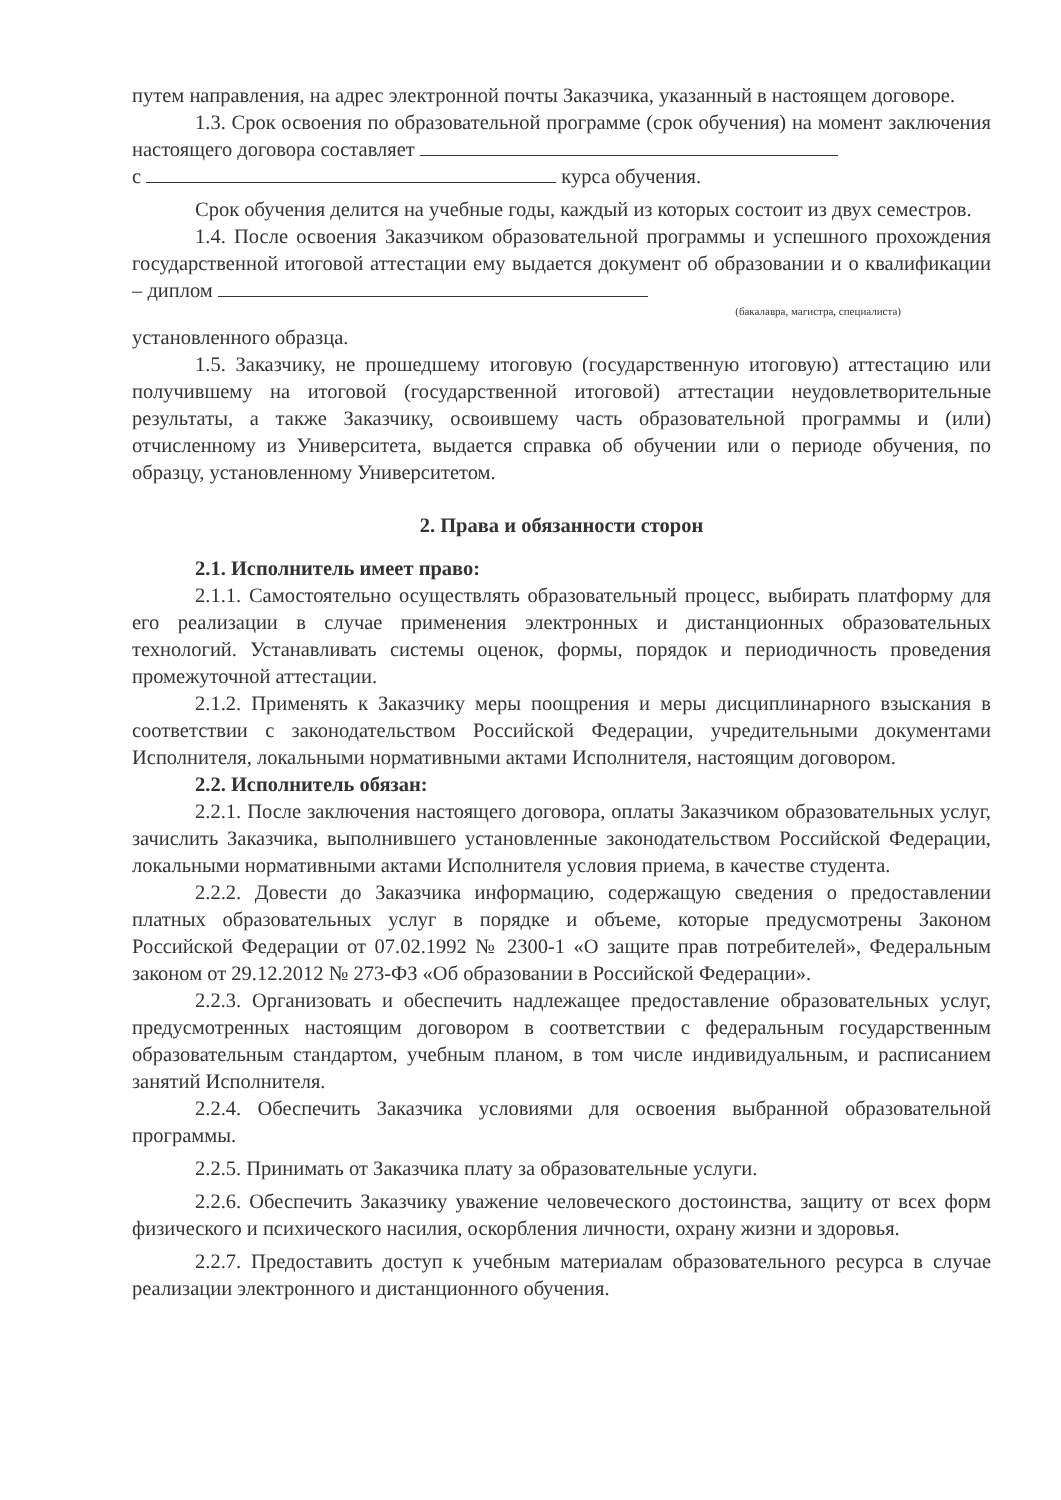путем направления, на адрес электронной почты Заказчика, указанный в настоящем договоре.
1.3. Срок освоения по образовательной программе (срок обучения) на момент заключения настоящего договора составляет
с курса обучения.
Срок обучения делится на учебные годы, каждый из которых состоит из двух семестров.
1.4. После освоения Заказчиком образовательной программы и успешного прохождения государственной итоговой аттестации ему выдается документ об образовании и о квалификации – диплом
(бакалавра, магистра, специалиста)
установленного образца.
1.5. Заказчику, не прошедшему итоговую (государственную итоговую) аттестацию или получившему на итоговой (государственной итоговой) аттестации неудовлетворительные результаты, а также Заказчику, освоившему часть образовательной программы и (или) отчисленному из Университета, выдается справка об обучении или о периоде обучения, по образцу, установленному Университетом.
2. Права и обязанности сторон
2.1. Исполнитель имеет право:
2.1.1. Самостоятельно осуществлять образовательный процесс, выбирать платформу для его реализации в случае применения электронных и дистанционных образовательных технологий. Устанавливать системы оценок, формы, порядок и периодичность проведения промежуточной аттестации.
2.1.2. Применять к Заказчику меры поощрения и меры дисциплинарного взыскания в соответствии с законодательством Российской Федерации, учредительными документами Исполнителя, локальными нормативными актами Исполнителя, настоящим договором.
2.2. Исполнитель обязан:
2.2.1. После заключения настоящего договора, оплаты Заказчиком образовательных услуг, зачислить Заказчика, выполнившего установленные законодательством Российской Федерации, локальными нормативными актами Исполнителя условия приема, в качестве студента.
2.2.2. Довести до Заказчика информацию, содержащую сведения о предоставлении платных образовательных услуг в порядке и объеме, которые предусмотрены Законом Российской Федерации от 07.02.1992 № 2300-1 «О защите прав потребителей», Федеральным законом от 29.12.2012 № 273-ФЗ «Об образовании в Российской Федерации».
2.2.3. Организовать и обеспечить надлежащее предоставление образовательных услуг, предусмотренных настоящим договором в соответствии с федеральным государственным образовательным стандартом, учебным планом, в том числе индивидуальным, и расписанием занятий Исполнителя.
2.2.4. Обеспечить Заказчика условиями для освоения выбранной образовательной программы.
2.2.5. Принимать от Заказчика плату за образовательные услуги.
2.2.6. Обеспечить Заказчику уважение человеческого достоинства, защиту от всех форм физического и психического насилия, оскорбления личности, охрану жизни и здоровья.
2.2.7. Предоставить доступ к учебным материалам образовательного ресурса в случае реализации электронного и дистанционного обучения.